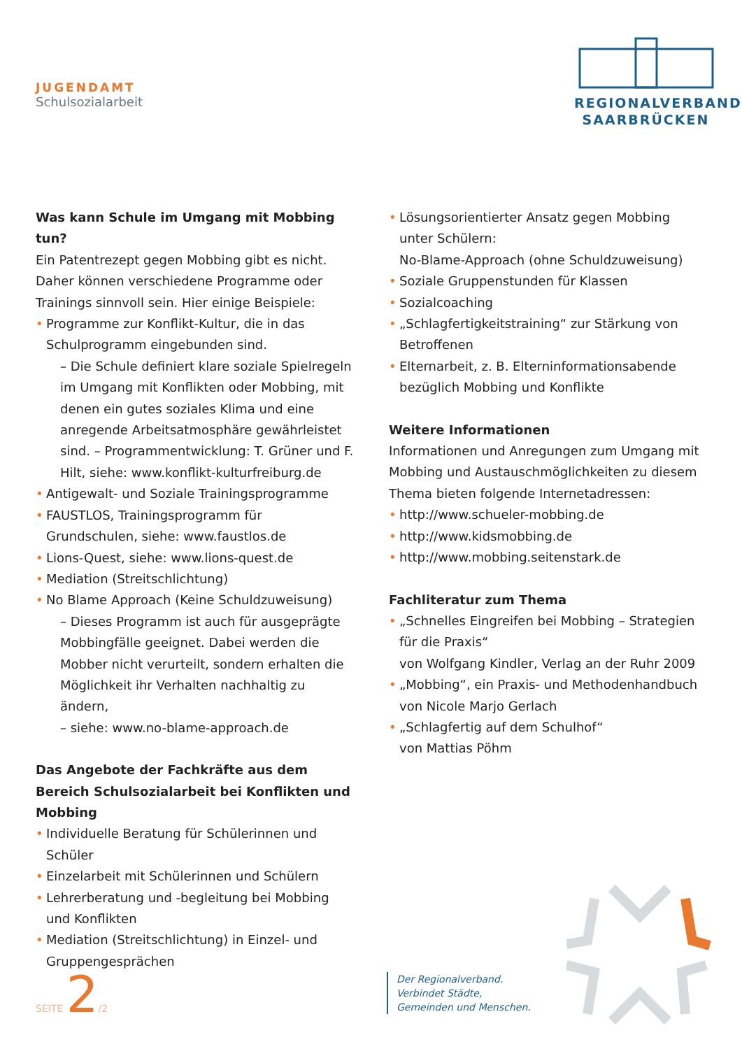JUGENDAMT
Schulsozialarbeit
REGIONALVERBAND
SAARBRÜCKEN
Was kann Schule im Umgang mit Mobbing tun?
Ein Patentrezept gegen Mobbing gibt es nicht.
Daher können verschiedene Programme oder Trainings sinnvoll sein. Hier einige Beispiele:
• Programme zur Konflikt-Kultur, die in das Schulprogramm eingebunden sind.
– Die Schule definiert klare soziale Spielregeln im Umgang mit Konflikten oder Mobbing, mit denen ein gutes soziales Klima und eine anregende Arbeitsatmosphäre gewährleistet sind. – Programmentwicklung: T. Grüner und F. Hilt, siehe: www.konflikt-kulturfreiburg.de
• Antigewalt- und Soziale Trainingsprogramme
• FAUSTLOS, Trainingsprogramm für Grundschulen, siehe: www.faustlos.de
• Lions-Quest, siehe: www.lions-quest.de
• Mediation (Streitschlichtung)
• No Blame Approach (Keine Schuldzuweisung)
– Dieses Programm ist auch für ausgeprägte Mobbingfälle geeignet. Dabei werden die Mobber nicht verurteilt, sondern erhalten die Möglichkeit ihr Verhalten nachhaltig zu ändern,
– siehe: www.no-blame-approach.de
Das Angebote der Fachkräfte aus dem Bereich Schulsozialarbeit bei Konflikten und Mobbing
• Individuelle Beratung für Schülerinnen und Schüler
• Einzelarbeit mit Schülerinnen und Schülern
• Lehrerberatung und -begleitung bei Mobbing und Konflikten
• Mediation (Streitschlichtung) in Einzel- und Gruppengesprächen
• Lösungsorientierter Ansatz gegen Mobbing unter Schülern:
No-Blame-Approach (ohne Schuldzuweisung)
• Soziale Gruppenstunden für Klassen
• Sozialcoaching
• „Schlagfertigkeitstraining“ zur Stärkung von Betroffenen
• Elternarbeit, z. B. Elterninformationsabende bezüglich Mobbing und Konflikte
Weitere Informationen
Informationen und Anregungen zum Umgang mit Mobbing und Austauschmöglichkeiten zu diesem Thema bieten folgende Internetadressen:
• http://www.schueler-mobbing.de
• http://www.kidsmobbing.de
• http://www.mobbing.seitenstark.de
Fachliteratur zum Thema
• „Schnelles Eingreifen bei Mobbing – Strategien für die Praxis“
von Wolfgang Kindler, Verlag an der Ruhr 2009
• „Mobbing“, ein Praxis- und Methodenhandbuch von Nicole Marjo Gerlach
• „Schlagfertig auf dem Schulhof“
von Mattias Pöhm
SEITE 2/2
Der Regionalverband.
Verbindet Städte,
Gemeinden und Menschen.